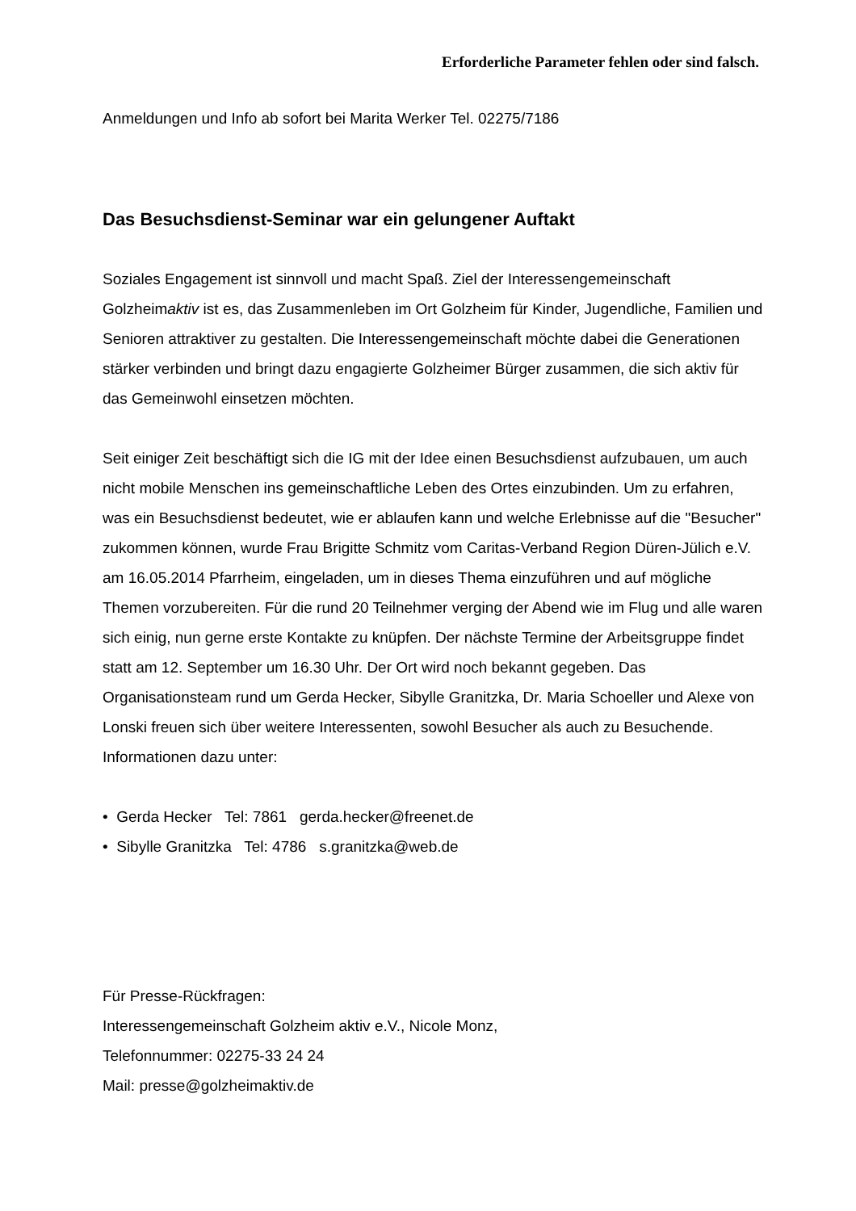Erforderliche Parameter fehlen oder sind falsch.
Anmeldungen und Info ab sofort bei Marita Werker Tel. 02275/7186
Das Besuchsdienst-Seminar war ein gelungener Auftakt
Soziales Engagement ist sinnvoll und macht Spaß. Ziel der Interessengemeinschaft Golzheimaktiv ist es, das Zusammenleben im Ort Golzheim für Kinder, Jugendliche, Familien und Senioren attraktiver zu gestalten. Die Interessengemeinschaft möchte dabei die Generationen stärker verbinden und bringt dazu engagierte Golzheimer Bürger zusammen, die sich aktiv für das Gemeinwohl einsetzen möchten.
Seit einiger Zeit beschäftigt sich die IG mit der Idee einen Besuchsdienst aufzubauen, um auch nicht mobile Menschen ins gemeinschaftliche Leben des Ortes einzubinden. Um zu erfahren, was ein Besuchsdienst bedeutet, wie er ablaufen kann und welche Erlebnisse auf die "Besucher" zukommen können, wurde Frau Brigitte Schmitz vom Caritas-Verband Region Düren-Jülich e.V. am 16.05.2014 Pfarrheim, eingeladen, um in dieses Thema einzuführen und auf mögliche Themen vorzubereiten. Für die rund 20 Teilnehmer verging der Abend wie im Flug und alle waren sich einig, nun gerne erste Kontakte zu knüpfen. Der nächste Termine der Arbeitsgruppe findet statt am 12. September um 16.30 Uhr. Der Ort wird noch bekannt gegeben. Das Organisationsteam rund um Gerda Hecker, Sibylle Granitzka, Dr. Maria Schoeller und Alexe von Lonski freuen sich über weitere Interessenten, sowohl Besucher als auch zu Besuchende. Informationen dazu unter:
• Gerda Hecker Tel: 7861 gerda.hecker@freenet.de
• Sibylle Granitzka Tel: 4786 s.granitzka@web.de
Für Presse-Rückfragen:
Interessengemeinschaft Golzheim aktiv e.V., Nicole Monz,
Telefonnummer: 02275-33 24 24
Mail: presse@golzheimaktiv.de